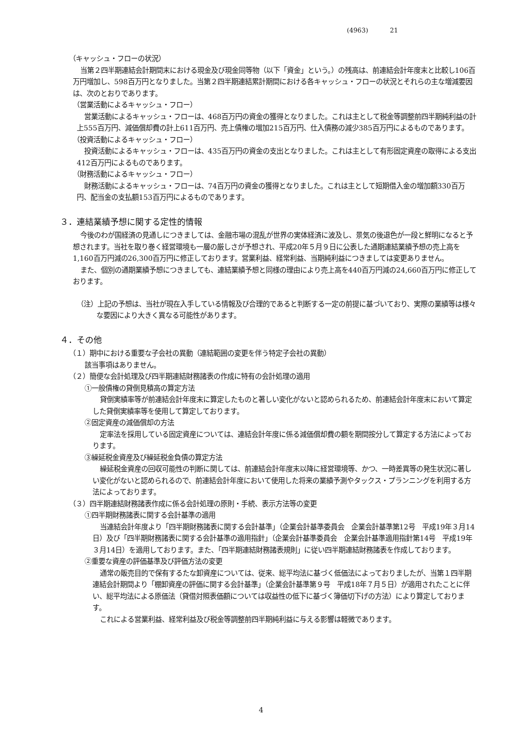(4963) 21
（キャッシュ・フローの状況）
当第２四半期連結会計期間末における現金及び現金同等物（以下「資金」という。）の残高は、前連結会計年度末と比較し106百万円増加し、598百万円となりました。当第２四半期連結累計期間における各キャッシュ・フローの状況とそれらの主な増減要因は、次のとおりであります。
（営業活動によるキャッシュ・フロー）
営業活動によるキャッシュ・フローは、468百万円の資金の獲得となりました。これは主として税金等調整前四半期純利益の計上555百万円、減価償却費の計上611百万円、売上債権の増加215百万円、仕入債務の減少385百万円によるものであります。
（投資活動によるキャッシュ・フロー）
投資活動によるキャッシュ・フローは、435百万円の資金の支出となりました。これは主として有形固定資産の取得による支出412百万円によるものであります。
（財務活動によるキャッシュ・フロー）
財務活動によるキャッシュ・フローは、74百万円の資金の獲得となりました。これは主として短期借入金の増加額330百万円、配当金の支払額153百万円によるものであります。
３．連結業績予想に関する定性的情報
今後のわが国経済の見通しにつきましては、金融市場の混乱が世界の実体経済に波及し、景気の後退色が一段と鮮明になると予想されます。当社を取り巻く経営環境も一層の厳しさが予想され、平成20年５月９日に公表した通期連結業績予想の売上高を1,160百万円減の26,300百万円に修正しております。営業利益、経常利益、当期純利益につきましては変更ありません。
また、個別の通期業績予想につきましても、連結業績予想と同様の理由により売上高を440百万円減の24,660百万円に修正しております。
（注）上記の予想は、当社が現在入手している情報及び合理的であると判断する一定の前提に基づいており、実際の業績等は様々な要因により大きく異なる可能性があります。
４．その他
（１）期中における重要な子会社の異動（連結範囲の変更を伴う特定子会社の異動）
該当事項はありません。
（２）簡便な会計処理及び四半期連結財務諸表の作成に特有の会計処理の適用
①一般債権の貸倒見積高の算定方法
貸倒実績率等が前連結会計年度末に算定したものと著しい変化がないと認められるため、前連結会計年度末において算定した貸倒実績率等を使用して算定しております。
②固定資産の減価償却の方法
定率法を採用している固定資産については、連結会計年度に係る減価償却費の額を期間按分して算定する方法によっております。
③繰延税金資産及び繰延税金負債の算定方法
繰延税金資産の回収可能性の判断に関しては、前連結会計年度末以降に経営環境等、かつ、一時差異等の発生状況に著しい変化がないと認められるので、前連結会計年度において使用した将来の業績予測やタックス・プランニングを利用する方法によっております。
（３）四半期連結財務諸表作成に係る会計処理の原則・手続、表示方法等の変更
①四半期財務諸表に関する会計基準の適用
当連結会計年度より「四半期財務諸表に関する会計基準」（企業会計基準委員会　企業会計基準第12号　平成19年３月14日）及び「四半期財務諸表に関する会計基準の適用指針」（企業会計基準委員会　企業会計基準適用指針第14号　平成19年３月14日）を適用しております。また、「四半期連結財務諸表規則」に従い四半期連結財務諸表を作成しております。
②重要な資産の評価基準及び評価方法の変更
通常の販売目的で保有するたな卸資産については、従来、総平均法に基づく低価法によっておりましたが、当第１四半期連結会計期間より「棚卸資産の評価に関する会計基準」（企業会計基準第９号　平成18年７月５日）が適用されたことに伴い、総平均法による原価法（貸借対照表価額については収益性の低下に基づく簿価切下げの方法）により算定しております。
これによる営業利益、経常利益及び税金等調整前四半期純利益に与える影響は軽微であります。
4